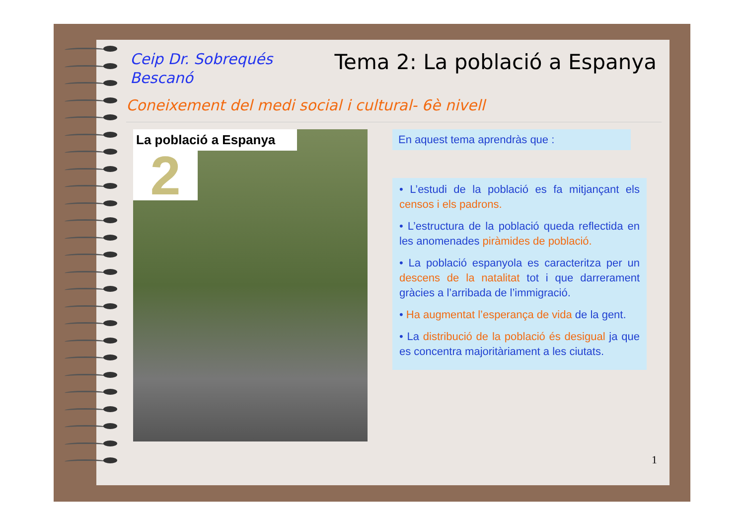Ceip Dr. Sobrequés
Bescanó
Tema 2: La població a Espanya
Coneixement del medi social i cultural- 6è nivell
La població a Espanya
2
En aquest tema aprendràs que :
• L’estudi de la població es fa mitjançant els censos i els padrons.
• L’estructura de la població queda reflectida en les anomenades piràmides de població.
• La població espanyola es caracteritza per un descens de la natalitat tot i que darrerament gràcies a l’arribada de l’immigració.
• Ha augmentat l’esperança de vida de la gent.
• La distribució de la població és desigual ja que es concentra majoritàriament a les ciutats.
1